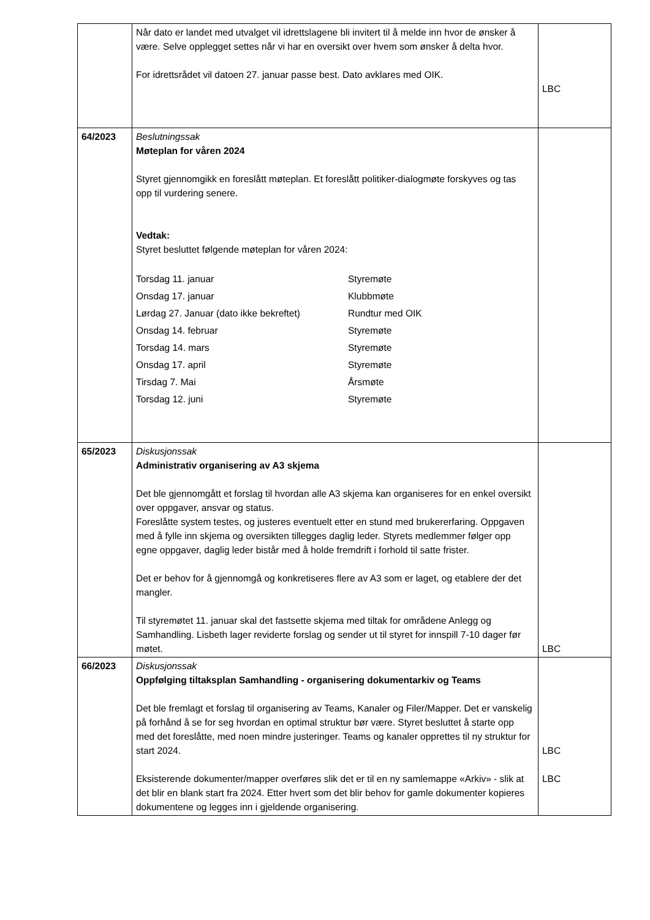| | Når dato er landet med utvalget vil idrettslagene bli invitert til å melde inn hvor de ønsker å være. Selve opplegget settes når vi har en oversikt over hvem som ønsker å delta hvor. For idrettsrådet vil datoen 27. januar passe best. Dato avklares med OIK. | LBC |
| 64/2023 | Beslutningssak Møteplan for våren 2024 Styret gjennomgikk en foreslått møteplan. Et foreslått politiker-dialogmøte forskyves og tas opp til vurdering senere. Vedtak: Styret besluttet følgende møteplan for våren 2024: / Torsdag 11. januar / Styremøte / / Onsdag 17. januar / Klubbmøte / / Lørdag 27. Januar (dato ikke bekreftet) / Rundtur med OIK / / Onsdag 14. februar / Styremøte / / Torsdag 14. mars / Styremøte / / Onsdag 17. april / Styremøte / / Tirsdag 7. Mai / Årsmøte / / Torsdag 12. juni / Styremøte / | |
| 65/2023 | Diskusjonssak Administrativ organisering av A3 skjema Det ble gjennomgått et forslag til hvordan alle A3 skjema kan organiseres for en enkel oversikt over oppgaver, ansvar og status. Foreslåtte system testes, og justeres eventuelt etter en stund med brukererfaring. Oppgaven med å fylle inn skjema og oversikten tillegges daglig leder. Styrets medlemmer følger opp egne oppgaver, daglig leder bistår med å holde fremdrift i forhold til satte frister. Det er behov for å gjennomgå og konkretiseres flere av A3 som er laget, og etablere der det mangler. Til styremøtet 11. januar skal det fastsette skjema med tiltak for områdene Anlegg og Samhandling. Lisbeth lager reviderte forslag og sender ut til styret for innspill 7-10 dager før møtet. | LBC |
| 66/2023 | Diskusjonssak Oppfølging tiltaksplan Samhandling - organisering dokumentarkiv og Teams Det ble fremlagt et forslag til organisering av Teams, Kanaler og Filer/Mapper. Det er vanskelig på forhånd å se for seg hvordan en optimal struktur bør være. Styret besluttet å starte opp med det foreslåtte, med noen mindre justeringer. Teams og kanaler opprettes til ny struktur for start 2024. Eksisterende dokumenter/mapper overføres slik det er til en ny samlemappe «Arkiv» - slik at det blir en blank start fra 2024. Etter hvert som det blir behov for gamle dokumenter kopieres dokumentene og legges inn i gjeldende organisering. | LBC LBC |